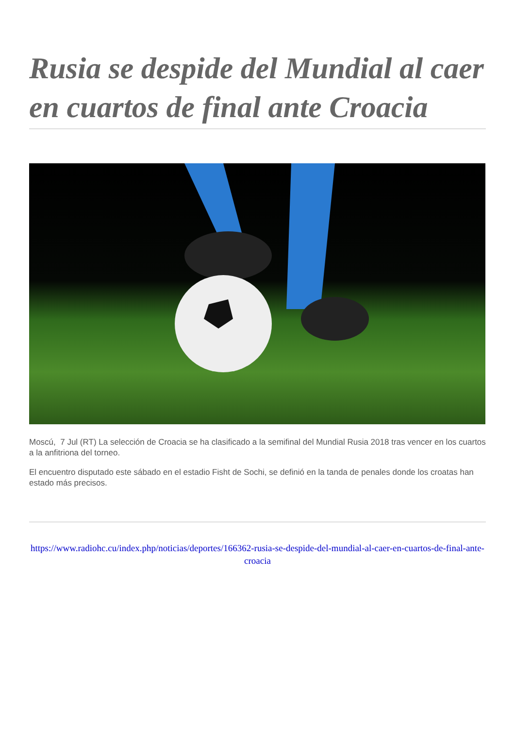Rusia se despide del Mundial al caer en cuartos de final ante Croacia
Moscú, 7 Jul (RT) La selección de Croacia se ha clasificado a la semifinal del Mundial Rusia 2018 tras vencer en los cuartos a la anfitriona del torneo.
El encuentro disputado este sábado en el estadio Fisht de Sochi, se definió en la tanda de penales donde los croatas han estado más precisos.
https://www.radiohc.cu/index.php/noticias/deportes/166362-rusia-se-despide-del-mundial-al-caer-en-cuartos-de-final-ante-croacia